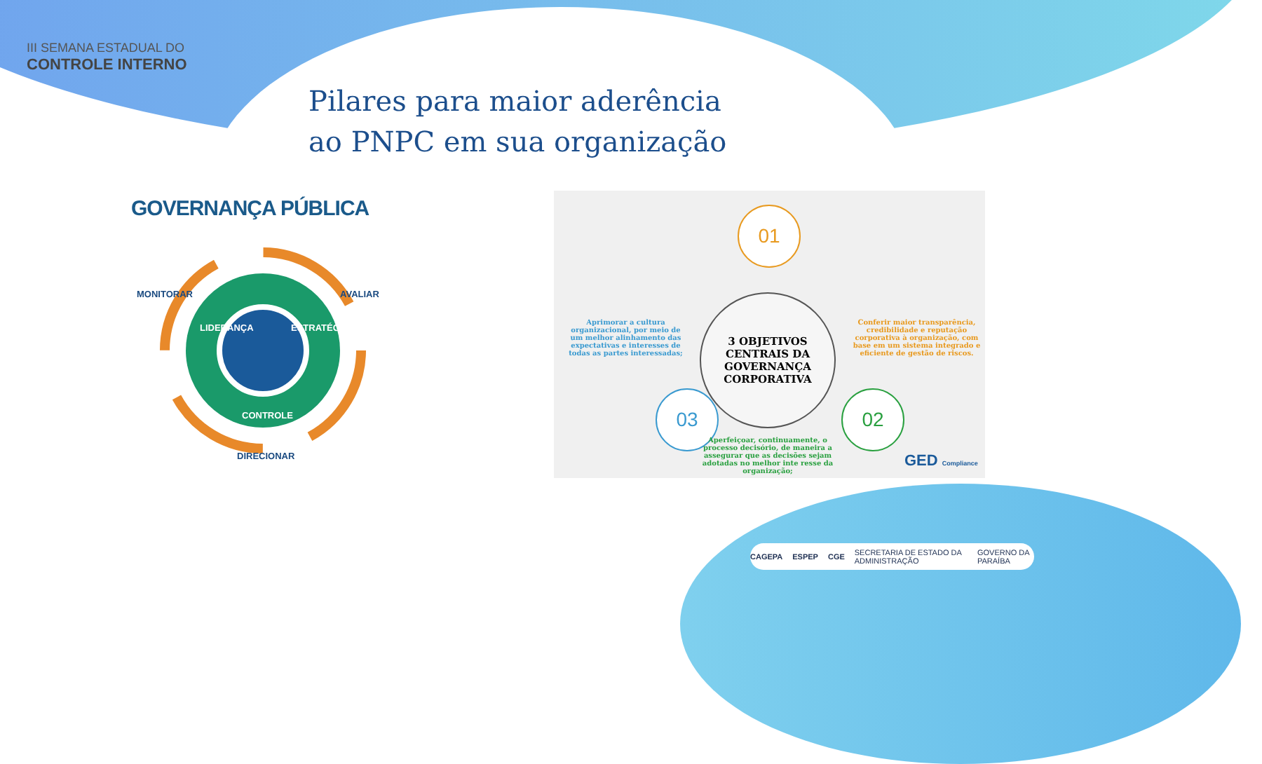III SEMANA ESTADUAL DO
CONTROLE INTERNO
Pilares para maior aderência
ao PNPC em sua organização
GOVERNANÇA PÚBLICA
MONITORAR AVALIAR
LIDERANÇA ESTRATÉGIA
CONTROLE
DIRECIONAR
01
Aprimorar a cultura organizacional, por meio de um melhor alinhamento das expectativas e interesses de todas as partes interessadas;
3 OBJETIVOS
CENTRAIS DA
GOVERNANÇA
CORPORATIVA
Conferir maior transparência, credibilidade e reputação corporativa à organização, com base em um sistema integrado e eficiente de gestão de riscos.
03 02
Aperfeiçoar, continuamente, o processo decisório, de maneira a assegurar que as decisões sejam adotadas no melhor inte resse da organização;
GED Compliance
CAGEPA ESPEP CGE SECRETARIA DE ESTADO DA ADMINISTRAÇÃO GOVERNO DA PARAÍBA